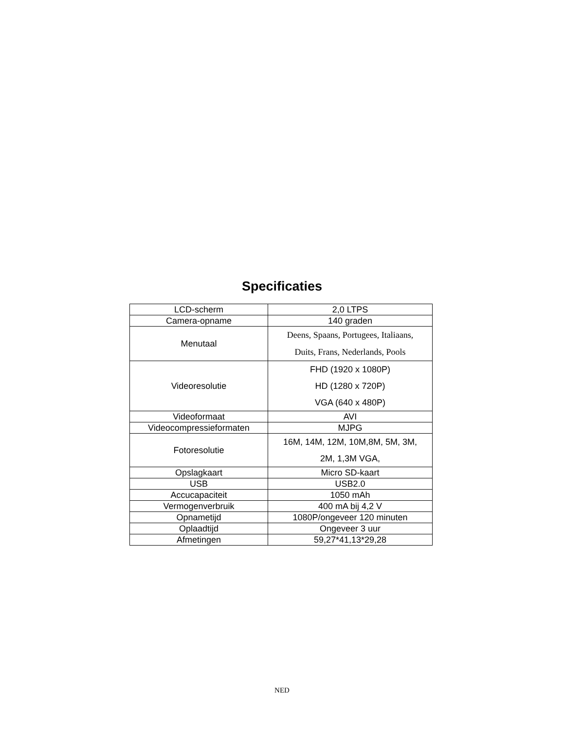Specificaties
| LCD-scherm | 2,0 LTPS |
| Camera-opname | 140 graden |
| Menutaal | Deens, Spaans, Portugees, Italiaans, Duits, Frans, Nederlands, Pools |
| Videoresolutie | FHD (1920 x 1080P) HD (1280 x 720P) VGA (640 x 480P) |
| Videoformaat | AVI |
| Videocompressieformaten | MJPG |
| Fotoresolutie | 16M, 14M, 12M, 10M,8M, 5M, 3M, 2M, 1,3M VGA, |
| Opslagkaart | Micro SD-kaart |
| USB | USB2.0 |
| Accucapaciteit | 1050 mAh |
| Vermogenverbruik | 400 mA bij 4,2 V |
| Opnametijd | 1080P/ongeveer 120 minuten |
| Oplaadtijd | Ongeveer 3 uur |
| Afmetingen | 59,27*41,13*29,28 |
NED